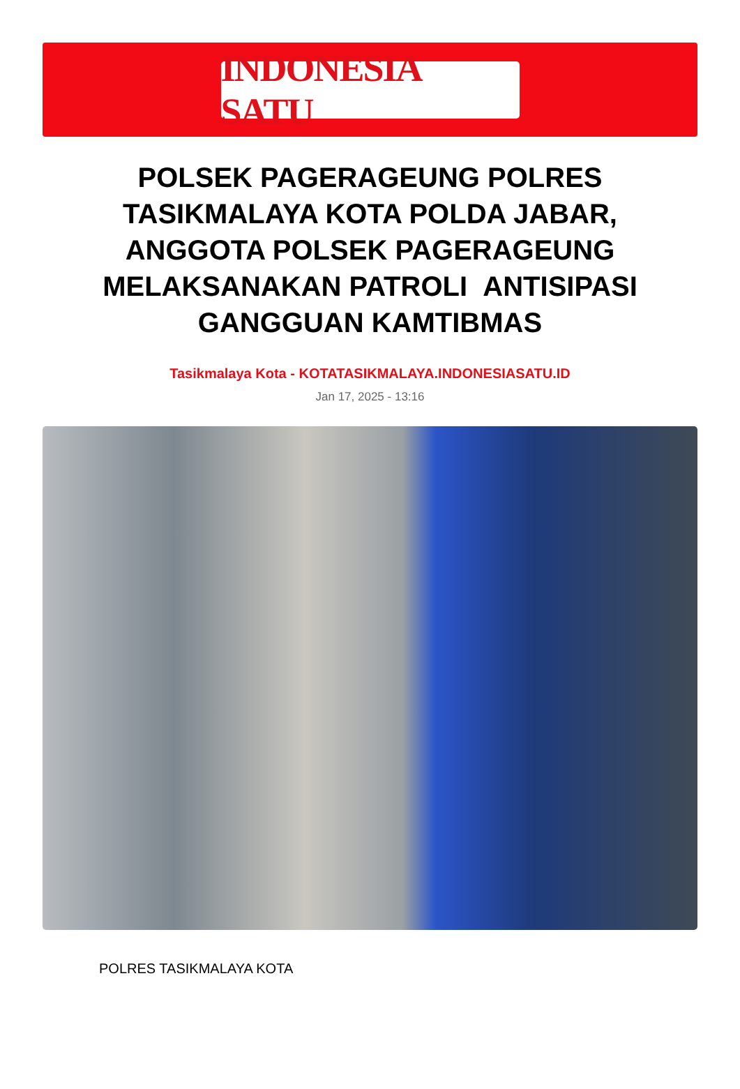INDONESIA SATU
POLSEK PAGERAGEUNG POLRES TASIKMALAYA KOTA POLDA JABAR, ANGGOTA POLSEK PAGERAGEUNG MELAKSANAKAN PATROLI ANTISIPASI GANGGUAN KAMTIBMAS
Tasikmalaya Kota - KOTATASIKMALAYA.INDONESIASATU.ID
Jan 17, 2025 - 13:16
POLRES TASIKMALAYA KOTA